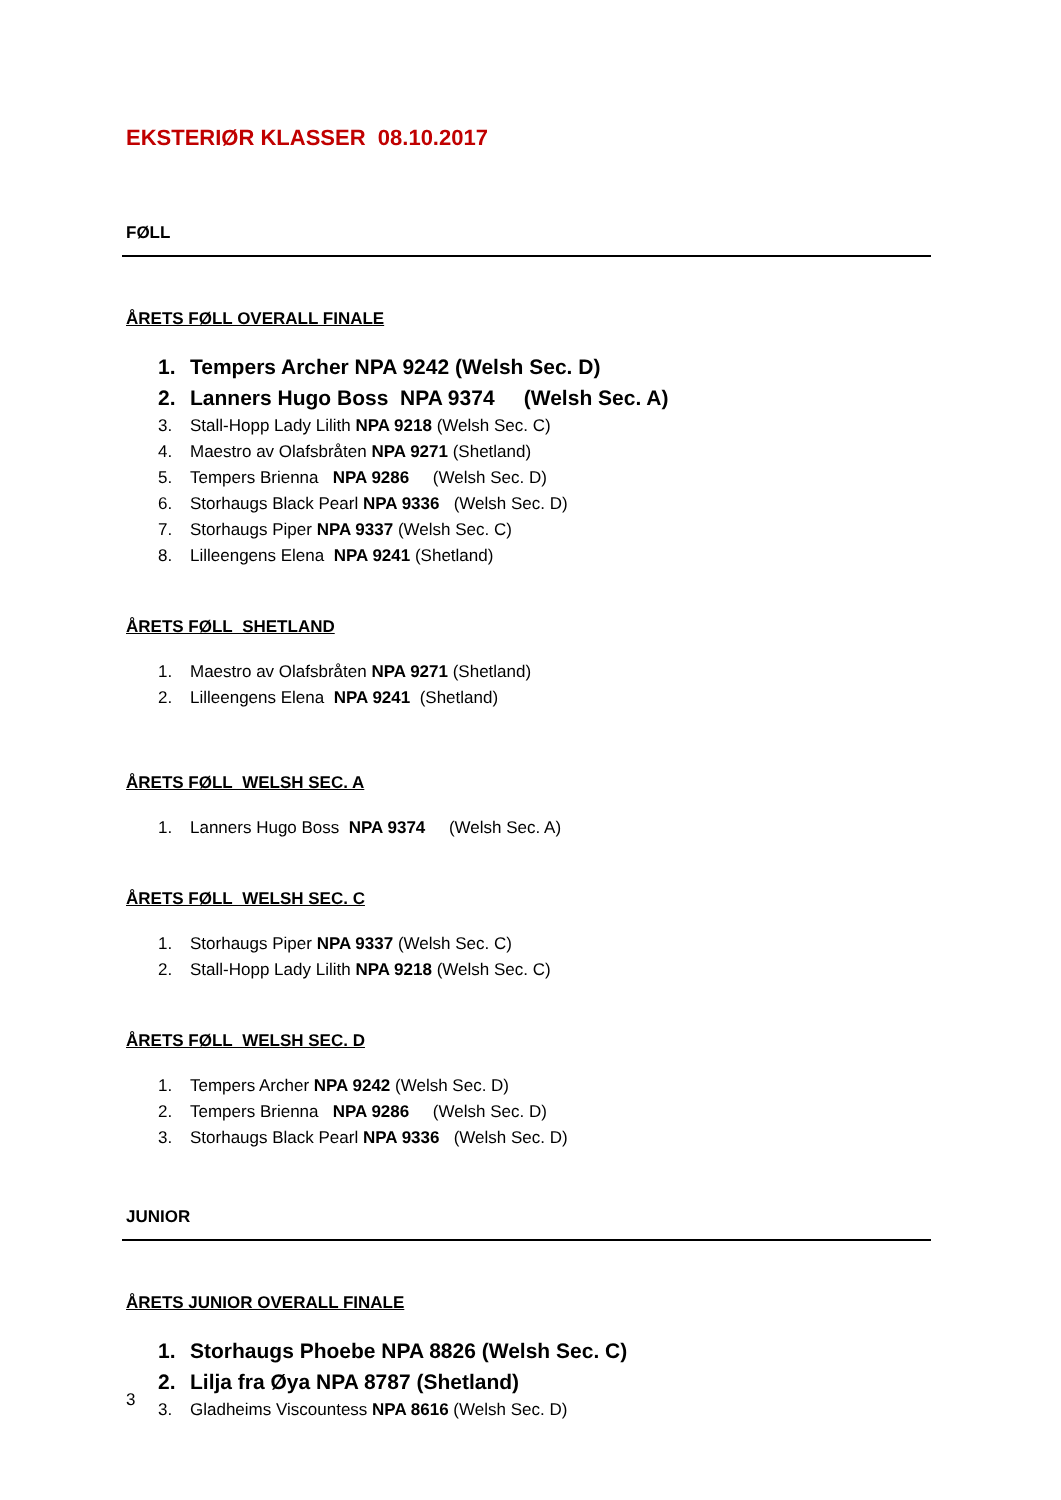EKSTERIØR KLASSER 08.10.2017
FØLL
ÅRETS FØLL OVERALL FINALE
1. Tempers Archer NPA 9242 (Welsh Sec. D)
2. Lanners Hugo Boss NPA 9374 (Welsh Sec. A)
3. Stall-Hopp Lady Lilith NPA 9218 (Welsh Sec. C)
4. Maestro av Olafsbråten NPA 9271 (Shetland)
5. Tempers Brienna NPA 9286 (Welsh Sec. D)
6. Storhaugs Black Pearl NPA 9336 (Welsh Sec. D)
7. Storhaugs Piper NPA 9337 (Welsh Sec. C)
8. Lilleengens Elena NPA 9241 (Shetland)
ÅRETS FØLL SHETLAND
1. Maestro av Olafsbråten NPA 9271 (Shetland)
2. Lilleengens Elena NPA 9241 (Shetland)
ÅRETS FØLL WELSH SEC. A
1. Lanners Hugo Boss NPA 9374 (Welsh Sec. A)
ÅRETS FØLL WELSH SEC. C
1. Storhaugs Piper NPA 9337 (Welsh Sec. C)
2. Stall-Hopp Lady Lilith NPA 9218 (Welsh Sec. C)
ÅRETS FØLL WELSH SEC. D
1. Tempers Archer NPA 9242 (Welsh Sec. D)
2. Tempers Brienna NPA 9286 (Welsh Sec. D)
3. Storhaugs Black Pearl NPA 9336 (Welsh Sec. D)
JUNIOR
ÅRETS JUNIOR OVERALL FINALE
1. Storhaugs Phoebe NPA 8826 (Welsh Sec. C)
2. Lilja fra Øya NPA 8787 (Shetland)
3. Gladheims Viscountess NPA 8616 (Welsh Sec. D)
3